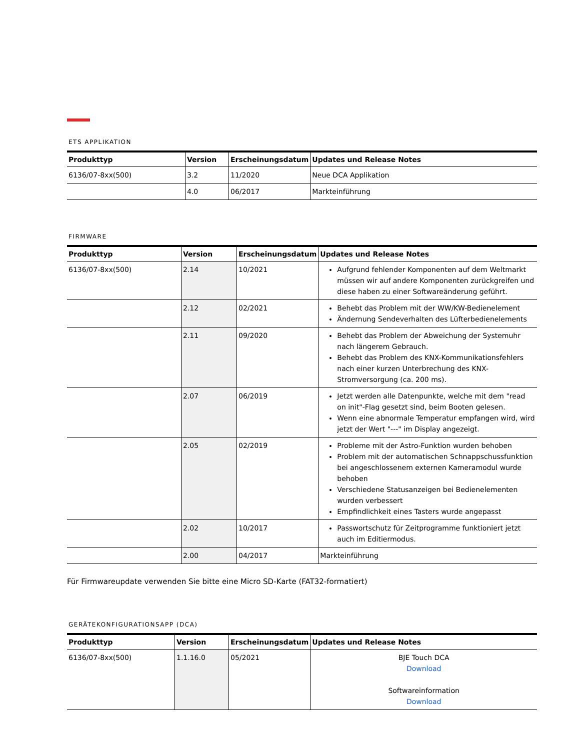ETS APPLIKATION
| Produkttyp | Version | Erscheinungsdatum | Updates und Release Notes |
| --- | --- | --- | --- |
| 6136/07-8xx(500) | 3.2 | 11/2020 | Neue DCA Applikation |
| | 4.0 | 06/2017 | Markteinführung |
FIRMWARE
| Produkttyp | Version | Erscheinungsdatum | Updates und Release Notes |
| --- | --- | --- | --- |
| 6136/07-8xx(500) | 2.14 | 10/2021 | Aufgrund fehlender Komponenten auf dem Weltmarkt müssen wir auf andere Komponenten zurückgreifen und diese haben zu einer Softwareänderung geführt. |
| | 2.12 | 02/2021 | Behebt das Problem mit der WW/KW-Bedienelement Ändernung Sendeverhalten des Lüfterbedienelements |
| | 2.11 | 09/2020 | Behebt das Problem der Abweichung der Systemuhr nach längerem Gebrauch. Behebt das Problem des KNX-Kommunikationsfehlers nach einer kurzen Unterbrechung des KNX-Stromversorgung (ca. 200 ms). |
| | 2.07 | 06/2019 | Jetzt werden alle Datenpunkte, welche mit dem "read on init"-Flag gesetzt sind, beim Booten gelesen. Wenn eine abnormale Temperatur empfangen wird, wird jetzt der Wert "---" im Display angezeigt. |
| | 2.05 | 02/2019 | Probleme mit der Astro-Funktion wurden behoben Problem mit der automatischen Schnappschussfunktion bei angeschlossenem externen Kameramodul wurde behoben Verschiedene Statusanzeigen bei Bedienelementen wurden verbessert Empfindlichkeit eines Tasters wurde angepasst |
| | 2.02 | 10/2017 | Passwortschutz für Zeitprogramme funktioniert jetzt auch im Editiermodus. |
| | 2.00 | 04/2017 | Markteinführung |
Für Firmwareupdate verwenden Sie bitte eine Micro SD-Karte (FAT32-formatiert)
GERÄTEKONFIGURATIONSAPP (DCA)
| Produkttyp | Version | Erscheinungsdatum | Updates und Release Notes |
| --- | --- | --- | --- |
| 6136/07-8xx(500) | 1.1.16.0 | 05/2021 | BJE Touch DCA Download Softwareinformation Download |